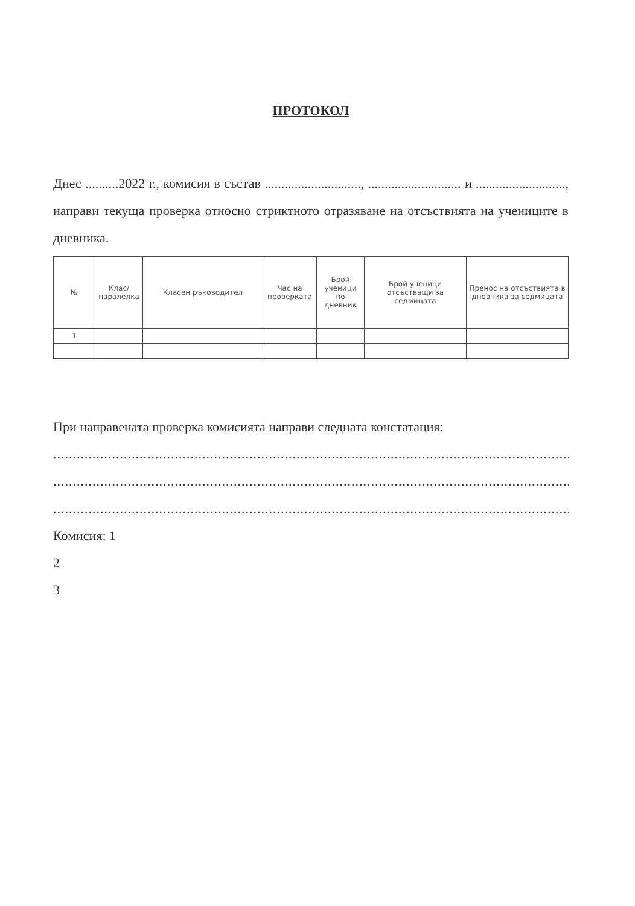ПРОТОКОЛ
Днес ..........2022 г., комисия в състав ............................., ............................ и ..........................., направи текуща проверка относно стриктното отразяване на отсъствията на учениците в дневника.
| № | Клас/паралелка | Класен ръководител | Час на проверката | Брой ученици по дневник | Брой ученици отсъстващи за седмицата | Пренос на отсъствията в дневника за седмицата |
| --- | --- | --- | --- | --- | --- | --- |
| 1 | | | | | | |
При направената проверка комисията направи следната констатация:
.....................................................................................................................................................................
.....................................................................................................................................................................
.....................................................................................................................................
Комисия: 1
2
3